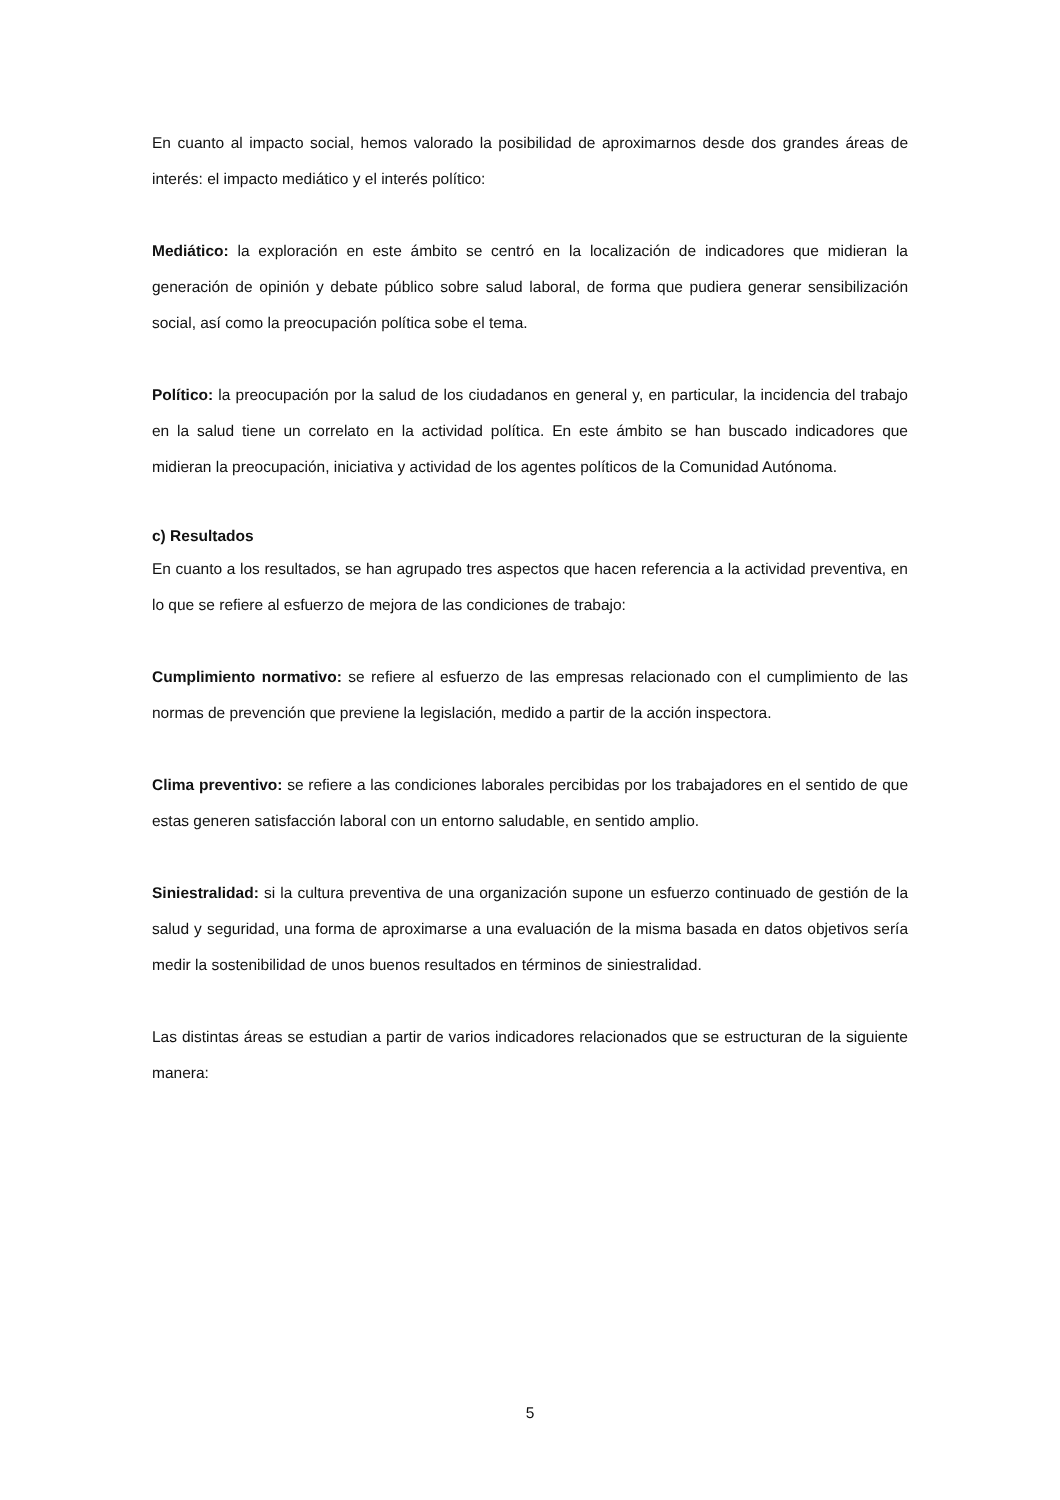En cuanto al impacto social, hemos valorado la posibilidad de aproximarnos desde dos grandes áreas de interés: el impacto mediático y el interés político:
Mediático: la exploración en este ámbito se centró en la localización de indicadores que midieran la generación de opinión y debate público sobre salud laboral, de forma que pudiera generar sensibilización social, así como la preocupación política sobe el tema.
Político: la preocupación por la salud de los ciudadanos en general y, en particular, la incidencia del trabajo en la salud tiene un correlato en la actividad política. En este ámbito se han buscado indicadores que midieran la preocupación, iniciativa y actividad de los agentes políticos de la Comunidad Autónoma.
c) Resultados
En cuanto a los resultados, se han agrupado tres aspectos que hacen referencia a la actividad preventiva, en lo que se refiere al esfuerzo de mejora de las condiciones de trabajo:
Cumplimiento normativo: se refiere al esfuerzo de las empresas relacionado con el cumplimiento de las normas de prevención que previene la legislación, medido a partir de la acción inspectora.
Clima preventivo: se refiere a las condiciones laborales percibidas por los trabajadores en el sentido de que estas generen satisfacción laboral con un entorno saludable, en sentido amplio.
Siniestralidad: si la cultura preventiva de una organización supone un esfuerzo continuado de gestión de la salud y seguridad, una forma de aproximarse a una evaluación de la misma basada en datos objetivos sería medir la sostenibilidad de unos buenos resultados en términos de siniestralidad.
Las distintas áreas se estudian a partir de varios indicadores relacionados que se estructuran de la siguiente manera:
5